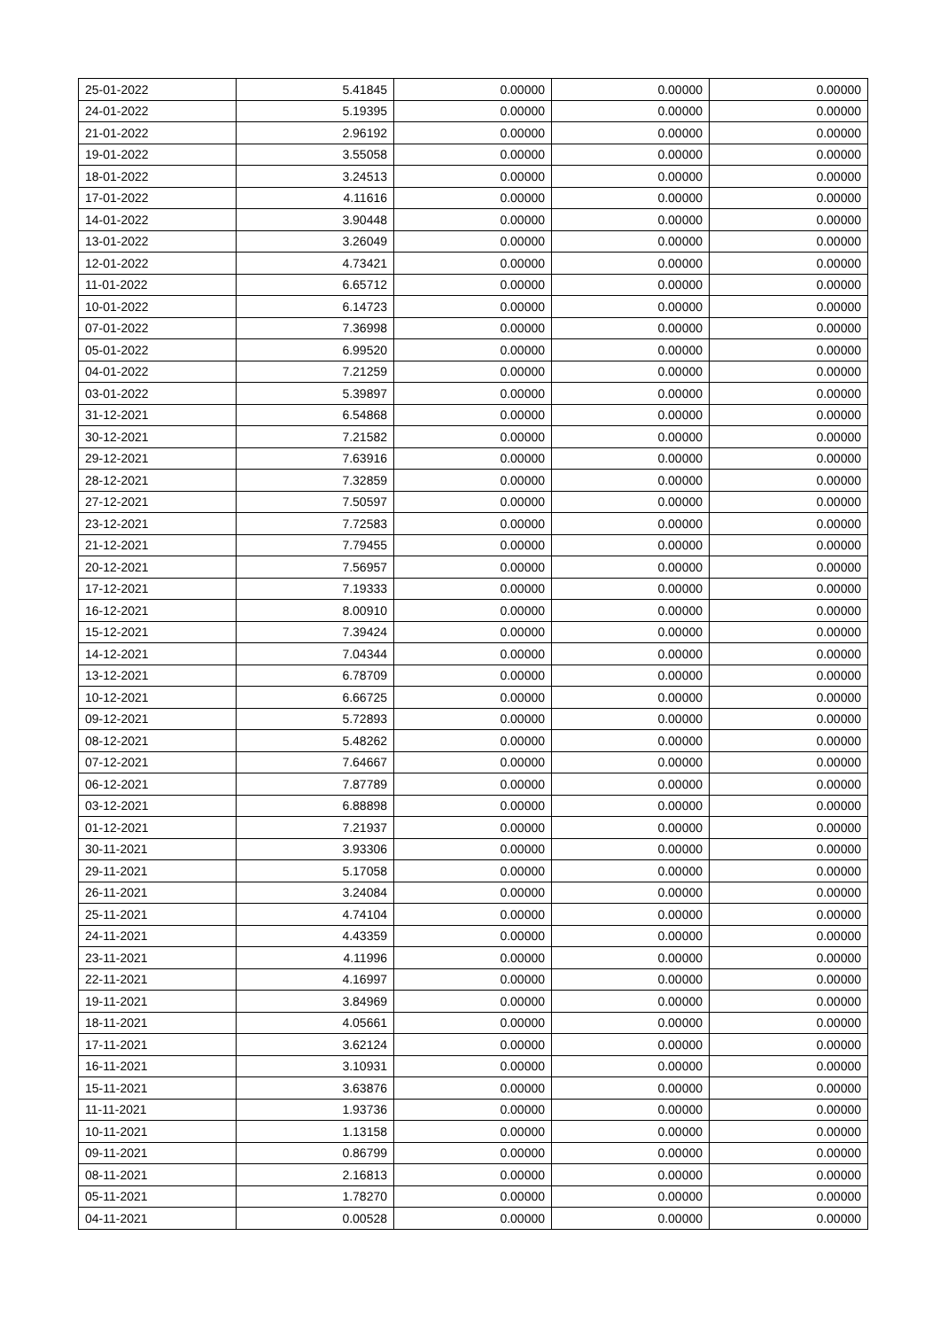| 25-01-2022 | 5.41845 | 0.00000 | 0.00000 | 0.00000 |
| 24-01-2022 | 5.19395 | 0.00000 | 0.00000 | 0.00000 |
| 21-01-2022 | 2.96192 | 0.00000 | 0.00000 | 0.00000 |
| 19-01-2022 | 3.55058 | 0.00000 | 0.00000 | 0.00000 |
| 18-01-2022 | 3.24513 | 0.00000 | 0.00000 | 0.00000 |
| 17-01-2022 | 4.11616 | 0.00000 | 0.00000 | 0.00000 |
| 14-01-2022 | 3.90448 | 0.00000 | 0.00000 | 0.00000 |
| 13-01-2022 | 3.26049 | 0.00000 | 0.00000 | 0.00000 |
| 12-01-2022 | 4.73421 | 0.00000 | 0.00000 | 0.00000 |
| 11-01-2022 | 6.65712 | 0.00000 | 0.00000 | 0.00000 |
| 10-01-2022 | 6.14723 | 0.00000 | 0.00000 | 0.00000 |
| 07-01-2022 | 7.36998 | 0.00000 | 0.00000 | 0.00000 |
| 05-01-2022 | 6.99520 | 0.00000 | 0.00000 | 0.00000 |
| 04-01-2022 | 7.21259 | 0.00000 | 0.00000 | 0.00000 |
| 03-01-2022 | 5.39897 | 0.00000 | 0.00000 | 0.00000 |
| 31-12-2021 | 6.54868 | 0.00000 | 0.00000 | 0.00000 |
| 30-12-2021 | 7.21582 | 0.00000 | 0.00000 | 0.00000 |
| 29-12-2021 | 7.63916 | 0.00000 | 0.00000 | 0.00000 |
| 28-12-2021 | 7.32859 | 0.00000 | 0.00000 | 0.00000 |
| 27-12-2021 | 7.50597 | 0.00000 | 0.00000 | 0.00000 |
| 23-12-2021 | 7.72583 | 0.00000 | 0.00000 | 0.00000 |
| 21-12-2021 | 7.79455 | 0.00000 | 0.00000 | 0.00000 |
| 20-12-2021 | 7.56957 | 0.00000 | 0.00000 | 0.00000 |
| 17-12-2021 | 7.19333 | 0.00000 | 0.00000 | 0.00000 |
| 16-12-2021 | 8.00910 | 0.00000 | 0.00000 | 0.00000 |
| 15-12-2021 | 7.39424 | 0.00000 | 0.00000 | 0.00000 |
| 14-12-2021 | 7.04344 | 0.00000 | 0.00000 | 0.00000 |
| 13-12-2021 | 6.78709 | 0.00000 | 0.00000 | 0.00000 |
| 10-12-2021 | 6.66725 | 0.00000 | 0.00000 | 0.00000 |
| 09-12-2021 | 5.72893 | 0.00000 | 0.00000 | 0.00000 |
| 08-12-2021 | 5.48262 | 0.00000 | 0.00000 | 0.00000 |
| 07-12-2021 | 7.64667 | 0.00000 | 0.00000 | 0.00000 |
| 06-12-2021 | 7.87789 | 0.00000 | 0.00000 | 0.00000 |
| 03-12-2021 | 6.88898 | 0.00000 | 0.00000 | 0.00000 |
| 01-12-2021 | 7.21937 | 0.00000 | 0.00000 | 0.00000 |
| 30-11-2021 | 3.93306 | 0.00000 | 0.00000 | 0.00000 |
| 29-11-2021 | 5.17058 | 0.00000 | 0.00000 | 0.00000 |
| 26-11-2021 | 3.24084 | 0.00000 | 0.00000 | 0.00000 |
| 25-11-2021 | 4.74104 | 0.00000 | 0.00000 | 0.00000 |
| 24-11-2021 | 4.43359 | 0.00000 | 0.00000 | 0.00000 |
| 23-11-2021 | 4.11996 | 0.00000 | 0.00000 | 0.00000 |
| 22-11-2021 | 4.16997 | 0.00000 | 0.00000 | 0.00000 |
| 19-11-2021 | 3.84969 | 0.00000 | 0.00000 | 0.00000 |
| 18-11-2021 | 4.05661 | 0.00000 | 0.00000 | 0.00000 |
| 17-11-2021 | 3.62124 | 0.00000 | 0.00000 | 0.00000 |
| 16-11-2021 | 3.10931 | 0.00000 | 0.00000 | 0.00000 |
| 15-11-2021 | 3.63876 | 0.00000 | 0.00000 | 0.00000 |
| 11-11-2021 | 1.93736 | 0.00000 | 0.00000 | 0.00000 |
| 10-11-2021 | 1.13158 | 0.00000 | 0.00000 | 0.00000 |
| 09-11-2021 | 0.86799 | 0.00000 | 0.00000 | 0.00000 |
| 08-11-2021 | 2.16813 | 0.00000 | 0.00000 | 0.00000 |
| 05-11-2021 | 1.78270 | 0.00000 | 0.00000 | 0.00000 |
| 04-11-2021 | 0.00528 | 0.00000 | 0.00000 | 0.00000 |